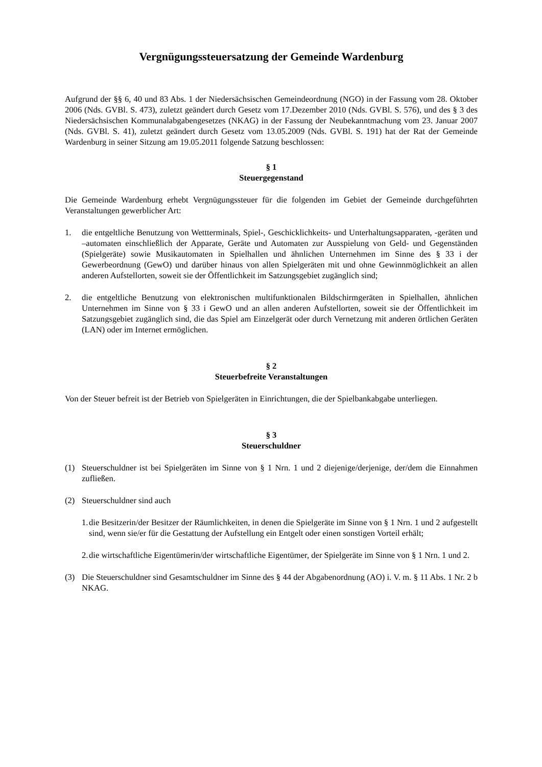Vergnügungssteuersatzung der Gemeinde Wardenburg
Aufgrund der §§ 6, 40 und 83 Abs. 1 der Niedersächsischen Gemeindeordnung (NGO) in der Fassung vom 28. Oktober 2006 (Nds. GVBl. S. 473), zuletzt geändert durch Gesetz vom 17.Dezember 2010 (Nds. GVBl. S. 576), und des § 3 des Niedersächsischen Kommunalabgabengesetzes (NKAG) in der Fassung der Neubekanntmachung vom 23. Januar 2007 (Nds. GVBl. S. 41), zuletzt geändert durch Gesetz vom 13.05.2009 (Nds. GVBl. S. 191) hat der Rat der Gemeinde Wardenburg in seiner Sitzung am 19.05.2011 folgende Satzung beschlossen:
§ 1
Steuergegenstand
Die Gemeinde Wardenburg erhebt Vergnügungssteuer für die folgenden im Gebiet der Gemeinde durchgeführten Veranstaltungen gewerblicher Art:
1. die entgeltliche Benutzung von Wettterminals, Spiel-, Geschicklichkeits- und Unterhaltungsapparaten, -geräten und –automaten einschließlich der Apparate, Geräte und Automaten zur Ausspielung von Geld- und Gegenständen (Spielgeräte) sowie Musikautomaten in Spielhallen und ähnlichen Unternehmen im Sinne des § 33 i der Gewerbeordnung (GewO) und darüber hinaus von allen Spielgeräten mit und ohne Gewinnmöglichkeit an allen anderen Aufstellorten, soweit sie der Öffentlichkeit im Satzungsgebiet zugänglich sind;
2. die entgeltliche Benutzung von elektronischen multifunktionalen Bildschirmgeräten in Spielhallen, ähnlichen Unternehmen im Sinne von § 33 i GewO und an allen anderen Aufstellorten, soweit sie der Öffentlichkeit im Satzungsgebiet zugänglich sind, die das Spiel am Einzelgerät oder durch Vernetzung mit anderen örtlichen Geräten (LAN) oder im Internet ermöglichen.
§ 2
Steuerbefreite Veranstaltungen
Von der Steuer befreit ist der Betrieb von Spielgeräten in Einrichtungen, die der Spielbankabgabe unterliegen.
§ 3
Steuerschuldner
(1) Steuerschuldner ist bei Spielgeräten im Sinne von § 1 Nrn. 1 und 2 diejenige/derjenige, der/dem die Einnahmen zufließen.
(2) Steuerschuldner sind auch
1. die Besitzerin/der Besitzer der Räumlichkeiten, in denen die Spielgeräte im Sinne von § 1 Nrn. 1 und 2 aufgestellt sind, wenn sie/er für die Gestattung der Aufstellung ein Entgelt oder einen sonstigen Vorteil erhält;
2. die wirtschaftliche Eigentümerin/der wirtschaftliche Eigentümer, der Spielgeräte im Sinne von § 1 Nrn. 1 und 2.
(3) Die Steuerschuldner sind Gesamtschuldner im Sinne des § 44 der Abgabenordnung (AO) i. V. m. § 11 Abs. 1 Nr. 2 b NKAG.